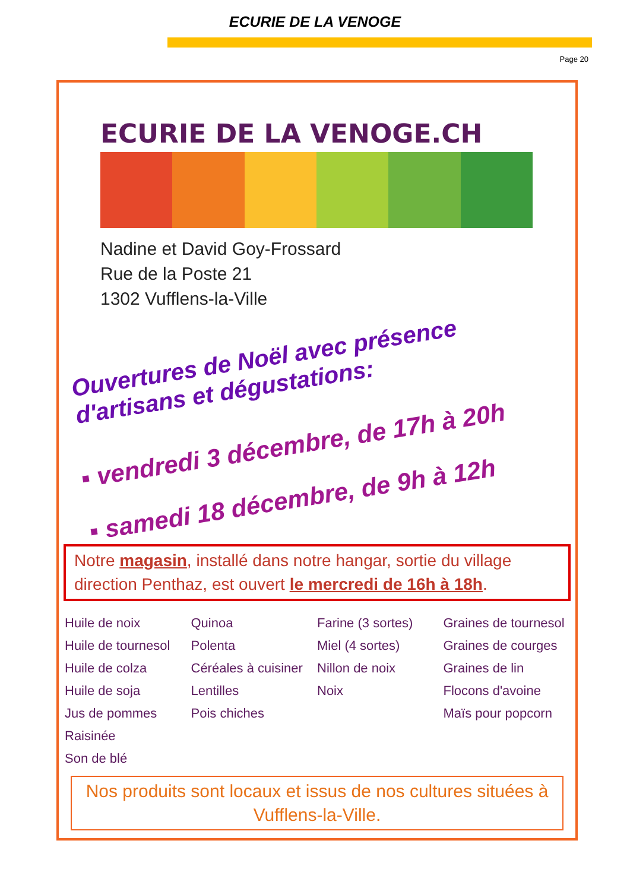ECURIE DE LA VENOGE
Page 20
ECURIE DE LA VENOGE.CH
Nadine et David Goy-Frossard
Rue de la Poste 21
1302 Vufflens-la-Ville
Ouvertures de Noël avec présence
d'artisans et dégustations:
▪ vendredi 3 décembre, de 17h à 20h
▪ samedi 18 décembre, de 9h à 12h
Notre magasin, installé dans notre hangar, sortie du village direction Penthaz, est ouvert le mercredi de 16h à 18h.
Huile de noix
Huile de tournesol
Huile de colza
Huile de soja
Jus de pommes
Raisinée
Son de blé
Quinoa
Polenta
Céréales à cuisiner
Lentilles
Pois chiches
Farine (3 sortes)
Miel (4 sortes)
Nillon de noix
Noix
Graines de tournesol
Graines de courges
Graines de lin
Flocons d'avoine
Maïs pour popcorn
Nos produits sont locaux et issus de nos cultures situées à Vufflens-la-Ville.